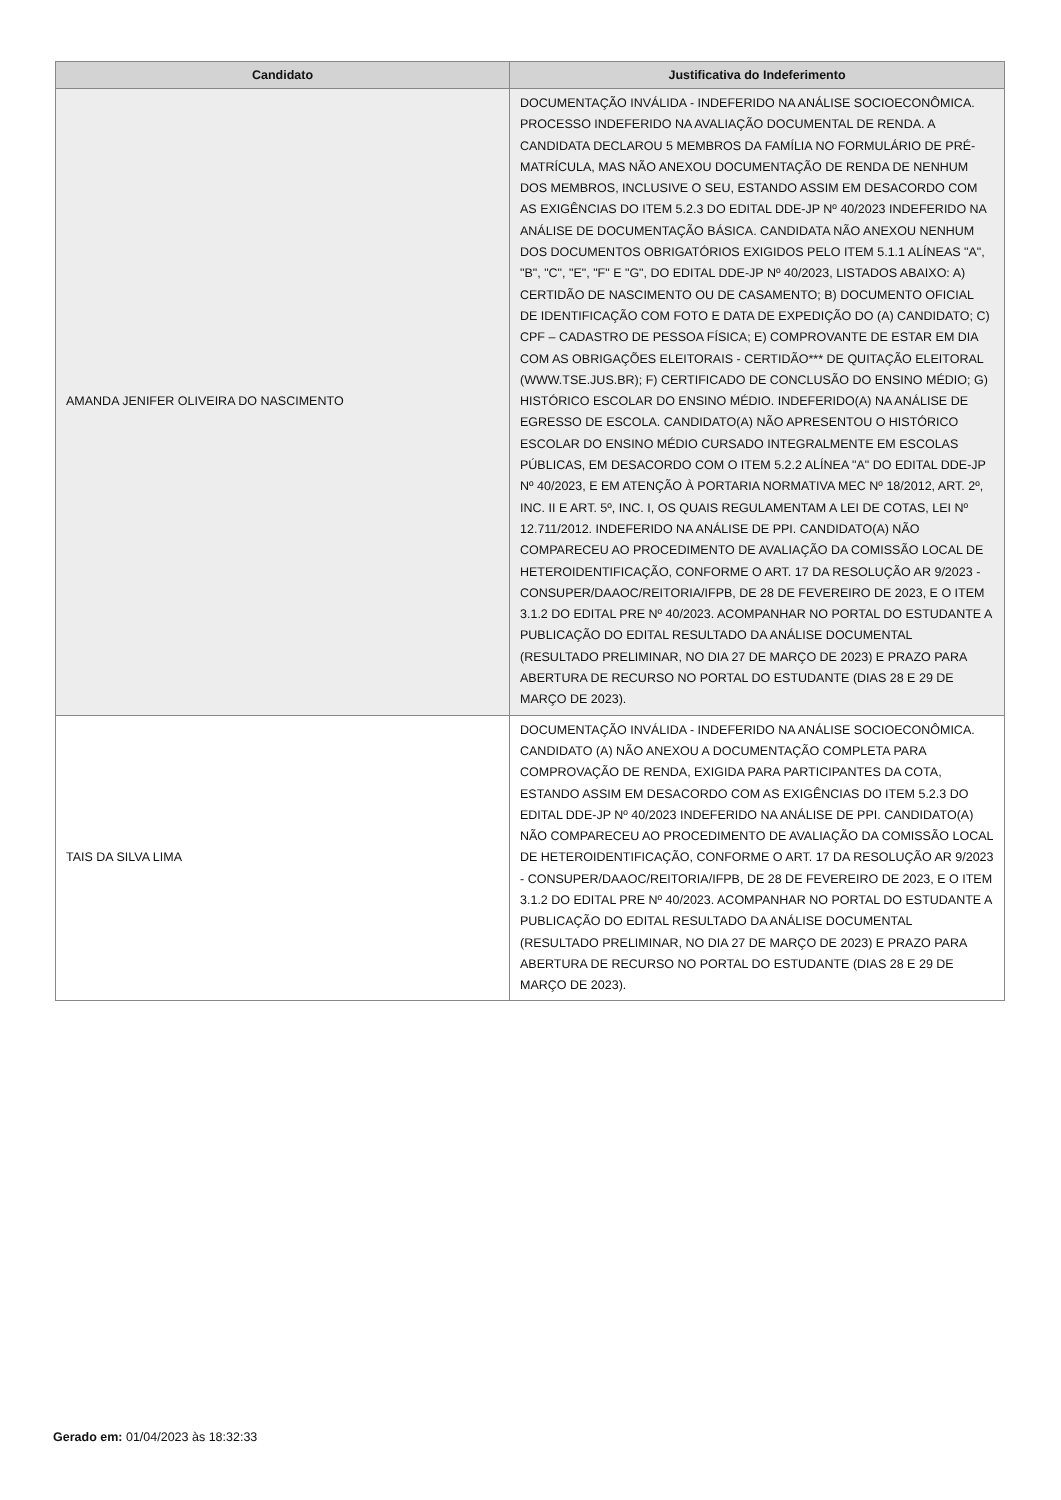| Candidato | Justificativa do Indeferimento |
| --- | --- |
| AMANDA JENIFER OLIVEIRA DO NASCIMENTO | DOCUMENTAÇÃO INVÁLIDA - INDEFERIDO NA ANÁLISE SOCIOECONÔMICA. PROCESSO INDEFERIDO NA AVALIAÇÃO DOCUMENTAL DE RENDA. A CANDIDATA DECLAROU 5 MEMBROS DA FAMÍLIA NO FORMULÁRIO DE PRÉ-MATRÍCULA, MAS NÃO ANEXOU DOCUMENTAÇÃO DE RENDA DE NENHUM DOS MEMBROS, INCLUSIVE O SEU, ESTANDO ASSIM EM DESACORDO COM AS EXIGÊNCIAS DO ITEM 5.2.3 DO EDITAL DDE-JP Nº 40/2023 INDEFERIDO NA ANÁLISE DE DOCUMENTAÇÃO BÁSICA. CANDIDATA NÃO ANEXOU NENHUM DOS DOCUMENTOS OBRIGATÓRIOS EXIGIDOS PELO ITEM 5.1.1 ALÍNEAS "A", "B", "C", "E", "F" E "G", DO EDITAL DDE-JP Nº 40/2023, LISTADOS ABAIXO: A) CERTIDÃO DE NASCIMENTO OU DE CASAMENTO; B) DOCUMENTO OFICIAL DE IDENTIFICAÇÃO COM FOTO E DATA DE EXPEDIÇÃO DO (A) CANDIDATO; C) CPF – CADASTRO DE PESSOA FÍSICA; E) COMPROVANTE DE ESTAR EM DIA COM AS OBRIGAÇÕES ELEITORAIS - CERTIDÃO*** DE QUITAÇÃO ELEITORAL (WWW.TSE.JUS.BR); F) CERTIFICADO DE CONCLUSÃO DO ENSINO MÉDIO; G) HISTÓRICO ESCOLAR DO ENSINO MÉDIO. INDEFERIDO(A) NA ANÁLISE DE EGRESSO DE ESCOLA. CANDIDATO(A) NÃO APRESENTOU O HISTÓRICO ESCOLAR DO ENSINO MÉDIO CURSADO INTEGRALMENTE EM ESCOLAS PÚBLICAS, EM DESACORDO COM O ITEM 5.2.2 ALÍNEA "A" DO EDITAL DDE-JP Nº 40/2023, E EM ATENÇÃO À PORTARIA NORMATIVA MEC Nº 18/2012, ART. 2º, INC. II E ART. 5º, INC. I, OS QUAIS REGULAMENTAM A LEI DE COTAS, LEI Nº 12.711/2012. INDEFERIDO NA ANÁLISE DE PPI. CANDIDATO(A) NÃO COMPARECEU AO PROCEDIMENTO DE AVALIAÇÃO DA COMISSÃO LOCAL DE HETEROIDENTIFICAÇÃO, CONFORME O ART. 17 DA RESOLUÇÃO AR 9/2023 - CONSUPER/DAAOC/REITORIA/IFPB, DE 28 DE FEVEREIRO DE 2023, E O ITEM 3.1.2 DO EDITAL PRE Nº 40/2023. ACOMPANHAR NO PORTAL DO ESTUDANTE A PUBLICAÇÃO DO EDITAL RESULTADO DA ANÁLISE DOCUMENTAL (RESULTADO PRELIMINAR, NO DIA 27 DE MARÇO DE 2023) E PRAZO PARA ABERTURA DE RECURSO NO PORTAL DO ESTUDANTE (DIAS 28 E 29 DE MARÇO DE 2023). |
| TAIS DA SILVA LIMA | DOCUMENTAÇÃO INVÁLIDA - INDEFERIDO NA ANÁLISE SOCIOECONÔMICA. CANDIDATO (A) NÃO ANEXOU A DOCUMENTAÇÃO COMPLETA PARA COMPROVAÇÃO DE RENDA, EXIGIDA PARA PARTICIPANTES DA COTA, ESTANDO ASSIM EM DESACORDO COM AS EXIGÊNCIAS DO ITEM 5.2.3 DO EDITAL DDE-JP Nº 40/2023 INDEFERIDO NA ANÁLISE DE PPI. CANDIDATO(A) NÃO COMPARECEU AO PROCEDIMENTO DE AVALIAÇÃO DA COMISSÃO LOCAL DE HETEROIDENTIFICAÇÃO, CONFORME O ART. 17 DA RESOLUÇÃO AR 9/2023 - CONSUPER/DAAOC/REITORIA/IFPB, DE 28 DE FEVEREIRO DE 2023, E O ITEM 3.1.2 DO EDITAL PRE Nº 40/2023. ACOMPANHAR NO PORTAL DO ESTUDANTE A PUBLICAÇÃO DO EDITAL RESULTADO DA ANÁLISE DOCUMENTAL (RESULTADO PRELIMINAR, NO DIA 27 DE MARÇO DE 2023) E PRAZO PARA ABERTURA DE RECURSO NO PORTAL DO ESTUDANTE (DIAS 28 E 29 DE MARÇO DE 2023). |
Gerado em: 01/04/2023 às 18:32:33